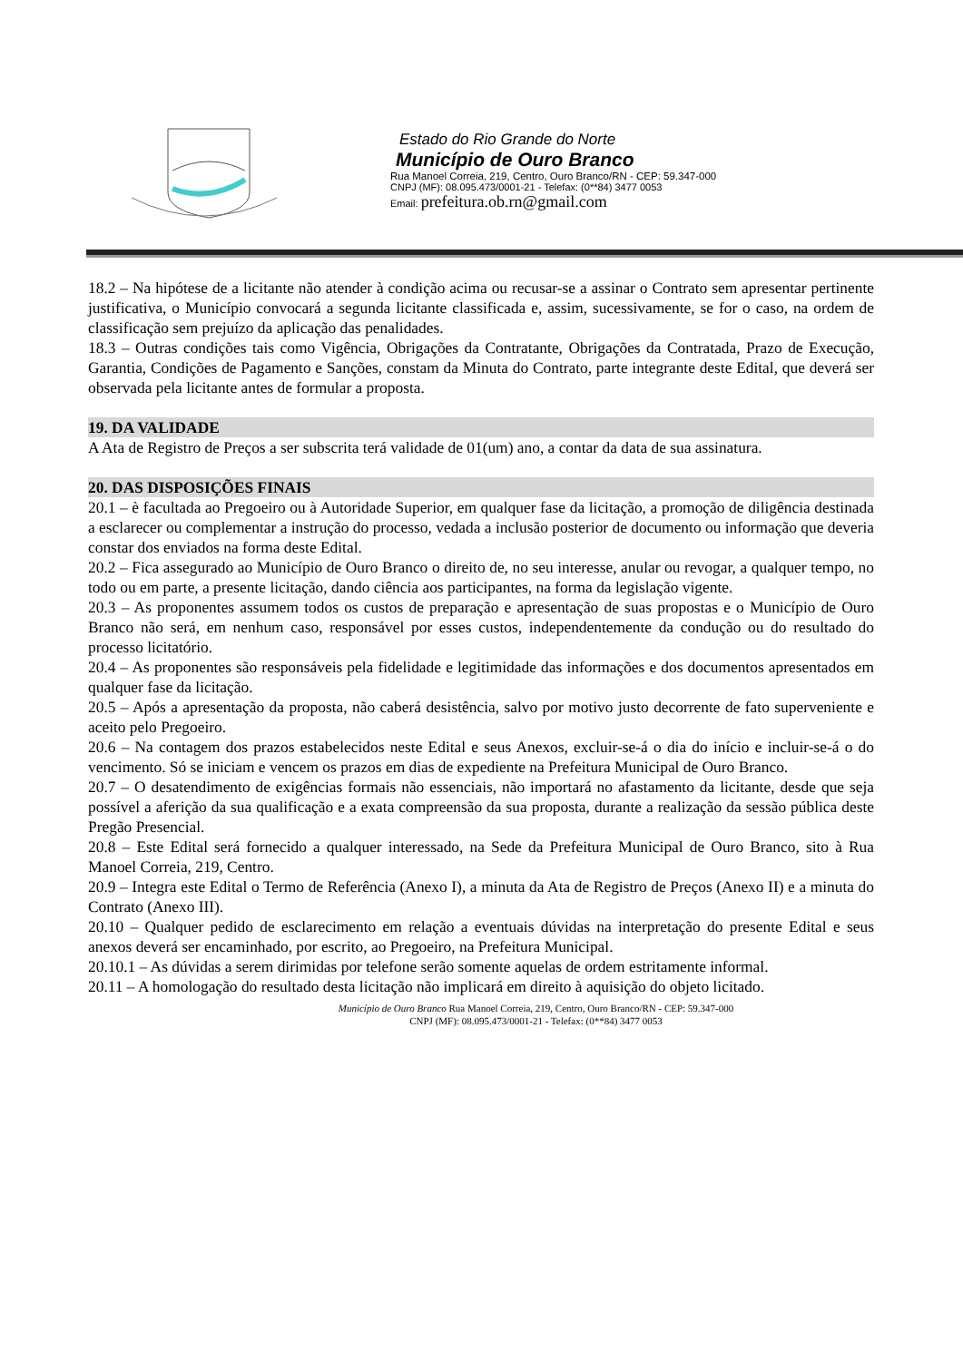Estado do Rio Grande do Norte
Município de Ouro Branco
Rua Manoel Correia, 219, Centro, Ouro Branco/RN - CEP: 59.347-000
CNPJ (MF): 08.095.473/0001-21 - Telefax: (0**84) 3477 0053
Email: prefeitura.ob.rn@gmail.com
18.2 – Na hipótese de a licitante não atender à condição acima ou recusar-se a assinar o Contrato sem apresentar pertinente justificativa, o Município convocará a segunda licitante classificada e, assim, sucessivamente, se for o caso, na ordem de classificação sem prejuízo da aplicação das penalidades.
18.3 – Outras condições tais como Vigência, Obrigações da Contratante, Obrigações da Contratada, Prazo de Execução, Garantia, Condições de Pagamento e Sanções, constam da Minuta do Contrato, parte integrante deste Edital, que deverá ser observada pela licitante antes de formular a proposta.
19. DA VALIDADE
A Ata de Registro de Preços a ser subscrita terá validade de 01(um) ano, a contar da data de sua assinatura.
20. DAS DISPOSIÇÕES FINAIS
20.1 – è facultada ao Pregoeiro ou à Autoridade Superior, em qualquer fase da licitação, a promoção de diligência destinada a esclarecer ou complementar a instrução do processo, vedada a inclusão posterior de documento ou informação que deveria constar dos enviados na forma deste Edital.
20.2 – Fica assegurado ao Município de Ouro Branco o direito de, no seu interesse, anular ou revogar, a qualquer tempo, no todo ou em parte, a presente licitação, dando ciência aos participantes, na forma da legislação vigente.
20.3 – As proponentes assumem todos os custos de preparação e apresentação de suas propostas e o Município de Ouro Branco não será, em nenhum caso, responsável por esses custos, independentemente da condução ou do resultado do processo licitatório.
20.4 – As proponentes são responsáveis pela fidelidade e legitimidade das informações e dos documentos apresentados em qualquer fase da licitação.
20.5 – Após a apresentação da proposta, não caberá desistência, salvo por motivo justo decorrente de fato superveniente e aceito pelo Pregoeiro.
20.6 – Na contagem dos prazos estabelecidos neste Edital e seus Anexos, excluir-se-á o dia do início e incluir-se-á o do vencimento. Só se iniciam e vencem os prazos em dias de expediente na Prefeitura Municipal de Ouro Branco.
20.7 – O desatendimento de exigências formais não essenciais, não importará no afastamento da licitante, desde que seja possível a aferição da sua qualificação e a exata compreensão da sua proposta, durante a realização da sessão pública deste Pregão Presencial.
20.8 – Este Edital será fornecido a qualquer interessado, na Sede da Prefeitura Municipal de Ouro Branco, sito à Rua Manoel Correia, 219, Centro.
20.9 – Integra este Edital o Termo de Referência (Anexo I), a minuta da Ata de Registro de Preços (Anexo II) e a minuta do Contrato (Anexo III).
20.10 – Qualquer pedido de esclarecimento em relação a eventuais dúvidas na interpretação do presente Edital e seus anexos deverá ser encaminhado, por escrito, ao Pregoeiro, na Prefeitura Municipal.
20.10.1 – As dúvidas a serem dirimidas por telefone serão somente aquelas de ordem estritamente informal.
20.11 – A homologação do resultado desta licitação não implicará em direito à aquisição do objeto licitado.
Município de Ouro Branco Rua Manoel Correia, 219, Centro, Ouro Branco/RN - CEP: 59.347-000
CNPJ (MF): 08.095.473/0001-21 - Telefax: (0**84) 3477 0053